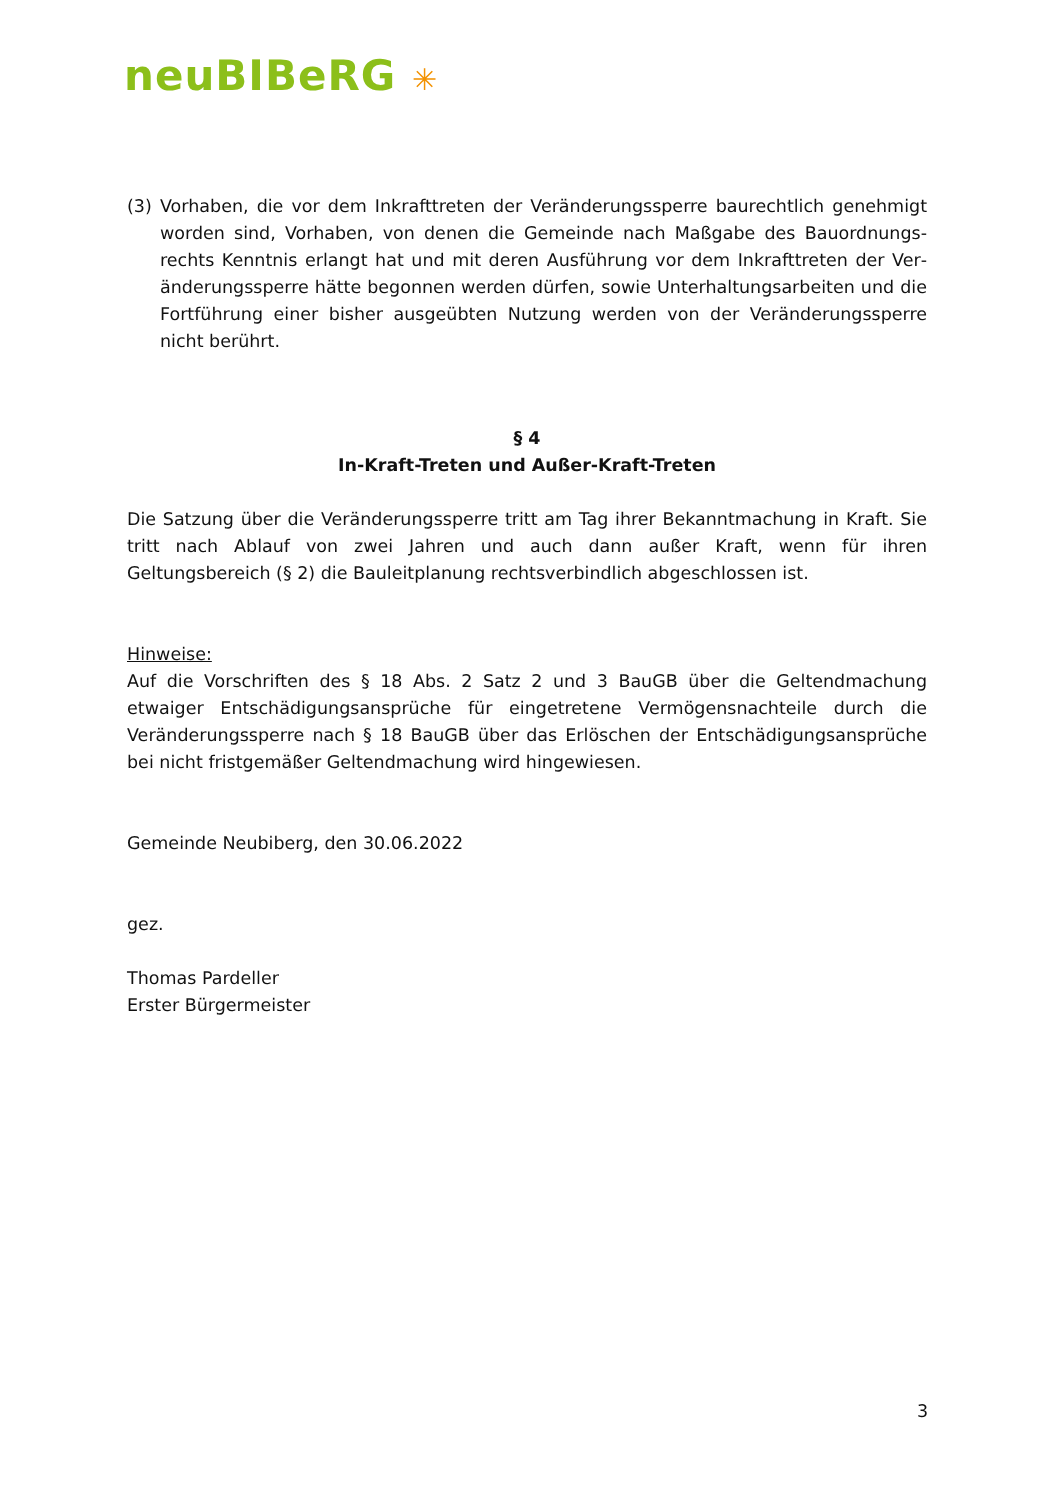neuBIBeRG ✳
(3) Vorhaben, die vor dem Inkrafttreten der Veränderungssperre baurechtlich genehmigt worden sind, Vorhaben, von denen die Gemeinde nach Maßgabe des Bauordnungs­rechts Kenntnis erlangt hat und mit deren Ausführung vor dem Inkrafttreten der Ver­änderungssperre hätte begonnen werden dürfen, sowie Unterhaltungsarbeiten und die Fortführung einer bisher ausgeübten Nutzung werden von der Veränderungssperre nicht berührt.
§ 4
In-Kraft-Treten und Außer-Kraft-Treten
Die Satzung über die Veränderungssperre tritt am Tag ihrer Bekanntmachung in Kraft. Sie tritt nach Ablauf von zwei Jahren und auch dann außer Kraft, wenn für ihren Geltungsbereich (§ 2) die Bauleitplanung rechtsverbindlich abgeschlossen ist.
Hinweise:
Auf die Vorschriften des § 18 Abs. 2 Satz 2 und 3 BauGB über die Geltendmachung etwaiger Entschädigungsansprüche für eingetretene Vermögensnachteile durch die Veränderungssper­re nach § 18 BauGB über das Erlöschen der Entschädigungsansprüche bei nicht fristgemäßer Geltendmachung wird hingewiesen.
Gemeinde Neubiberg, den 30.06.2022
gez.
Thomas Pardeller
Erster Bürgermeister
3